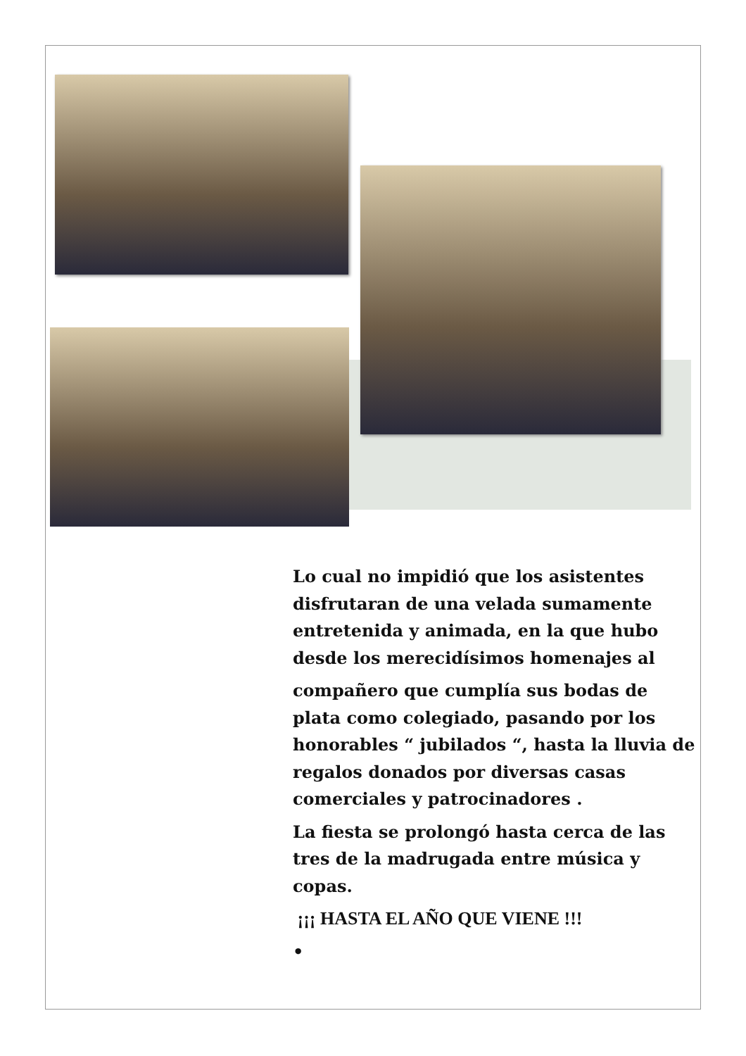Lo cual no impidió que los asistentes disfrutaran de una velada sumamente entretenida y animada, en la que hubo desde los merecidísimos homenajes al
compañero que cumplía sus bodas de plata como colegiado, pasando por los honorables “ jubilados “, hasta la lluvia de regalos donados por diversas casas comerciales y patrocinadores .
La fiesta se prolongó hasta cerca de las tres de la madrugada entre música y copas.
¡¡¡ HASTA EL AÑO QUE VIENE !!!
•